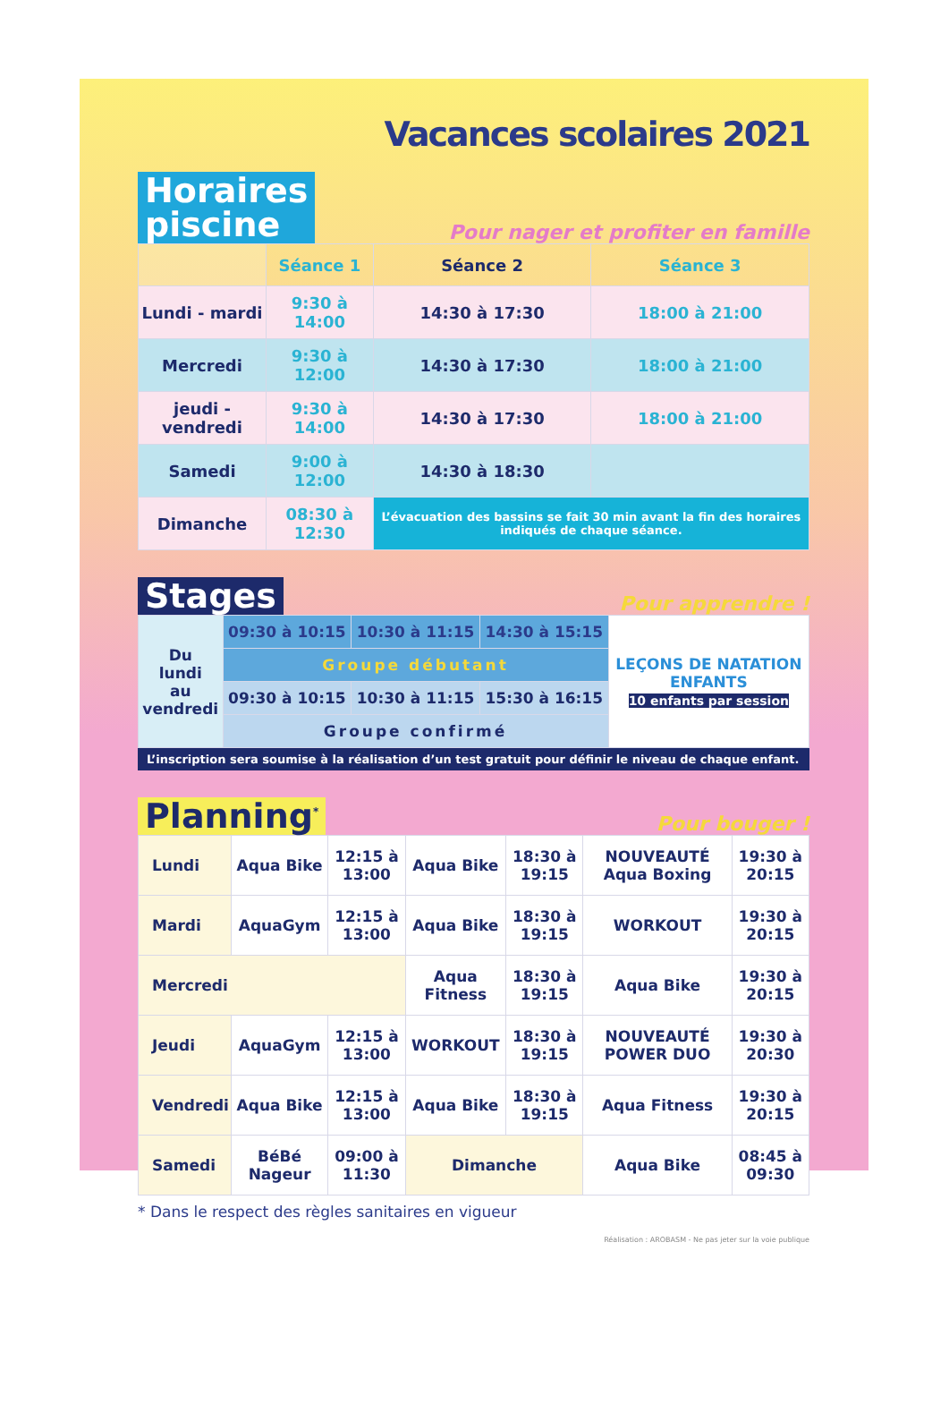Vacances scolaires 2021
Horaires
piscine
Pour nager et profiter en famille
| | Séance 1 | Séance 2 | Séance 3 |
| --- | --- | --- | --- |
| Lundi - mardi | 9:30 à 14:00 | 14:30 à 17:30 | 18:00 à 21:00 |
| Mercredi | 9:30 à 12:00 | 14:30 à 17:30 | 18:00 à 21:00 |
| jeudi - vendredi | 9:30 à 14:00 | 14:30 à 17:30 | 18:00 à 21:00 |
| Samedi | 9:00 à 12:00 | 14:30 à 18:30 | |
| Dimanche | 08:30 à 12:30 | L’évacuation des bassins se fait 30 min avant la fin des horaires indiqués de chaque séance. | |
Stages
Pour apprendre !
| Du lundi au vendredi | 09:30 à 10:15 | 10:30 à 11:15 | 14:30 à 15:15 | LEÇONS DE NATATION ENFANTS 10 enfants par session |
| | Groupe débutant | | | |
| | 09:30 à 10:15 | 10:30 à 11:15 | 15:30 à 16:15 | |
| | Groupe confirmé | | | |
L’inscription sera soumise à la réalisation d’un test gratuit pour définir le niveau de chaque enfant.
Planning<sup>*</sup>
Pour bouger !
| Lundi | Aqua Bike | 12:15 à 13:00 | Aqua Bike | 18:30 à 19:15 | NOUVEAUTÉ Aqua Boxing | 19:30 à 20:15 |
| Mardi | AquaGym | 12:15 à 13:00 | Aqua Bike | 18:30 à 19:15 | WORKOUT | 19:30 à 20:15 |
| Mercredi | | | Aqua Fitness | 18:30 à 19:15 | Aqua Bike | 19:30 à 20:15 |
| Jeudi | AquaGym | 12:15 à 13:00 | WORKOUT | 18:30 à 19:15 | NOUVEAUTÉ POWER DUO | 19:30 à 20:30 |
| Vendredi | Aqua Bike | 12:15 à 13:00 | Aqua Bike | 18:30 à 19:15 | Aqua Fitness | 19:30 à 20:15 |
| Samedi | BéBé Nageur | 09:00 à 11:30 | Dimanche | | Aqua Bike | 08:45 à 09:30 |
* Dans le respect des règles sanitaires en vigueur
Réalisation : AROBASM - Ne pas jeter sur la voie publique